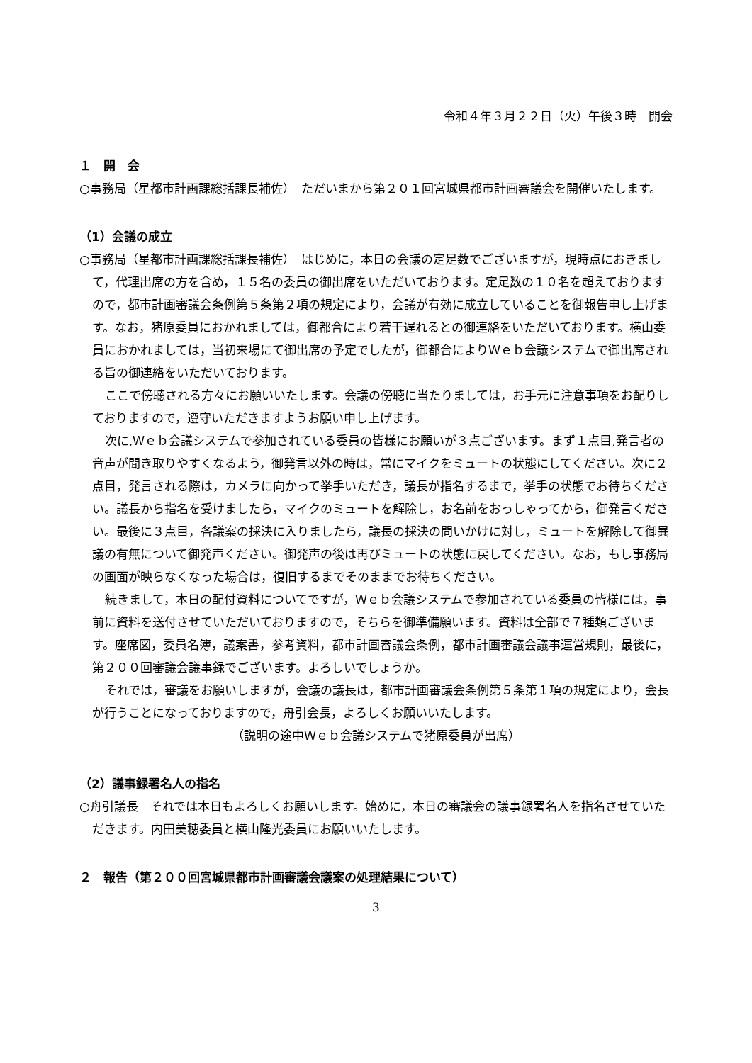令和４年３月２２日（火）午後３時　開会
１　開　会
○事務局（星都市計画課総括課長補佐）　ただいまから第２０１回宮城県都市計画審議会を開催いたします。
（1）会議の成立
○事務局（星都市計画課総括課長補佐）　はじめに，本日の会議の定足数でございますが，現時点におきまして，代理出席の方を含め，１５名の委員の御出席をいただいております。定足数の１０名を超えておりますので，都市計画審議会条例第５条第２項の規定により，会議が有効に成立していることを御報告申し上げます。なお，猪原委員におかれましては，御都合により若干遅れるとの御連絡をいただいております。横山委員におかれましては，当初来場にて御出席の予定でしたが，御都合によりＷｅｂ会議システムで御出席される旨の御連絡をいただいております。
ここで傍聴される方々にお願いいたします。会議の傍聴に当たりましては，お手元に注意事項をお配りしておりますので，遵守いただきますようお願い申し上げます。
次に,Ｗｅｂ会議システムで参加されている委員の皆様にお願いが３点ございます。まず１点目,発言者の音声が聞き取りやすくなるよう，御発言以外の時は，常にマイクをミュートの状態にしてください。次に２点目，発言される際は，カメラに向かって挙手いただき，議長が指名するまで，挙手の状態でお待ちください。議長から指名を受けましたら，マイクのミュートを解除し，お名前をおっしゃってから，御発言ください。最後に３点目，各議案の採決に入りましたら，議長の採決の問いかけに対し，ミュートを解除して御異議の有無について御発声ください。御発声の後は再びミュートの状態に戻してください。なお，もし事務局の画面が映らなくなった場合は，復旧するまでそのままでお待ちください。
続きまして，本日の配付資料についてですが，Ｗｅｂ会議システムで参加されている委員の皆様には，事前に資料を送付させていただいておりますので，そちらを御準備願います。資料は全部で７種類ございます。座席図，委員名簿，議案書，参考資料，都市計画審議会条例，都市計画審議会議事運営規則，最後に，第２００回審議会議事録でございます。よろしいでしょうか。
それでは，審議をお願いしますが，会議の議長は，都市計画審議会条例第５条第１項の規定により，会長が行うことになっておりますので，舟引会長，よろしくお願いいたします。
（説明の途中Ｗｅｂ会議システムで猪原委員が出席）
（2）議事録署名人の指名
○舟引議長　それでは本日もよろしくお願いします。始めに，本日の審議会の議事録署名人を指名させていただきます。内田美穂委員と横山隆光委員にお願いいたします。
２　報告（第２００回宮城県都市計画審議会議案の処理結果について）
3